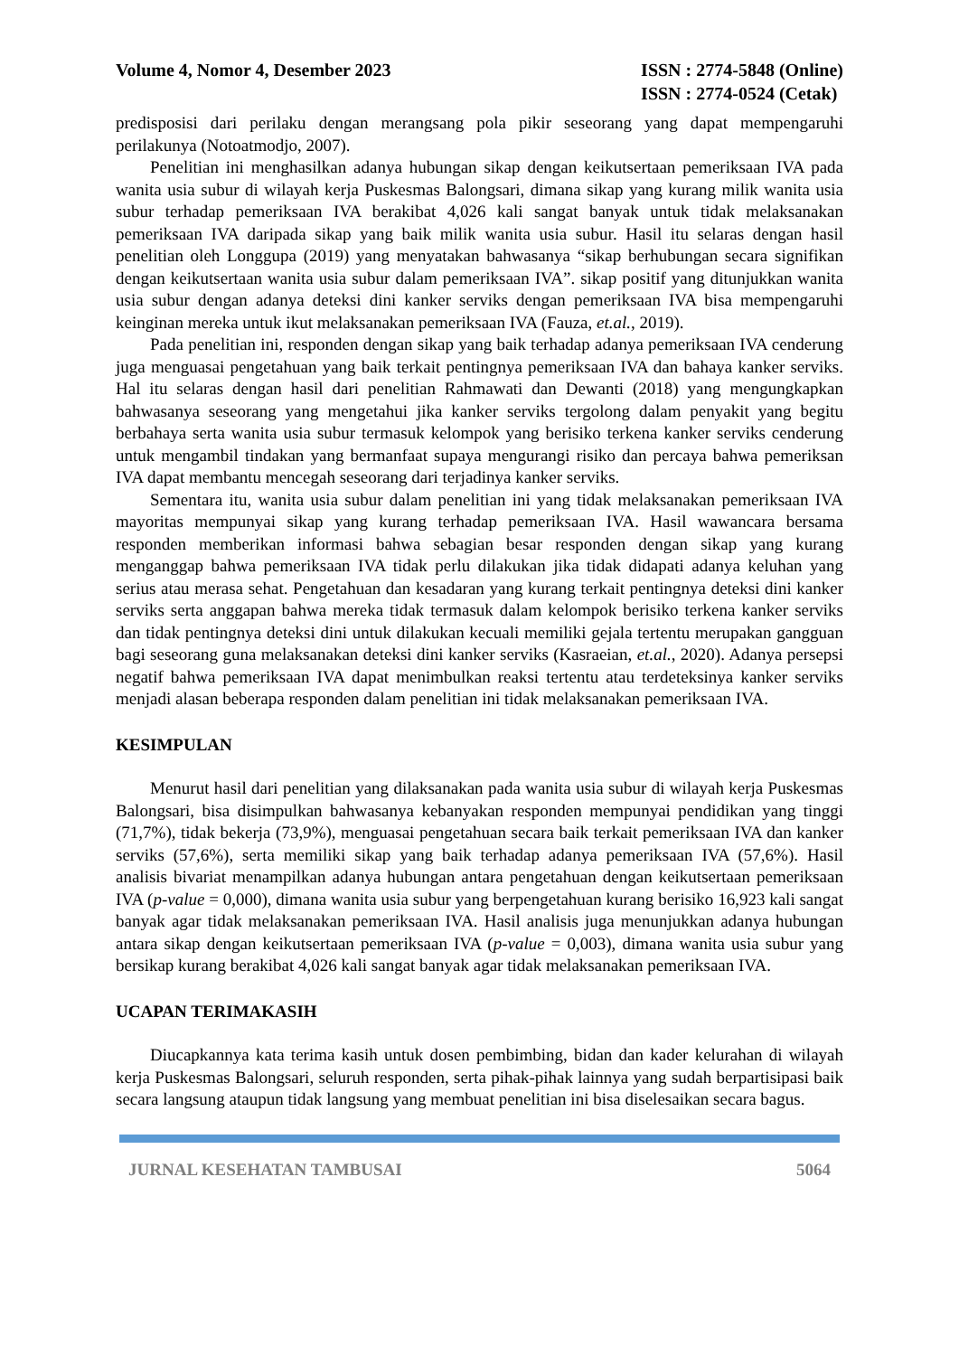Volume 4, Nomor 4, Desember 2023
ISSN : 2774-5848 (Online)
ISSN : 2774-0524 (Cetak)
predisposisi dari perilaku dengan merangsang pola pikir seseorang yang dapat mempengaruhi perilakunya (Notoatmodjo, 2007).
Penelitian ini menghasilkan adanya hubungan sikap dengan keikutsertaan pemeriksaan IVA pada wanita usia subur di wilayah kerja Puskesmas Balongsari, dimana sikap yang kurang milik wanita usia subur terhadap pemeriksaan IVA berakibat 4,026 kali sangat banyak untuk tidak melaksanakan pemeriksaan IVA daripada sikap yang baik milik wanita usia subur. Hasil itu selaras dengan hasil penelitian oleh Longgupa (2019) yang menyatakan bahwasanya “sikap berhubungan secara signifikan dengan keikutsertaan wanita usia subur dalam pemeriksaan IVA”. sikap positif yang ditunjukkan wanita usia subur dengan adanya deteksi dini kanker serviks dengan pemeriksaan IVA bisa mempengaruhi keinginan mereka untuk ikut melaksanakan pemeriksaan IVA (Fauza, et.al., 2019).
Pada penelitian ini, responden dengan sikap yang baik terhadap adanya pemeriksaan IVA cenderung juga menguasai pengetahuan yang baik terkait pentingnya pemeriksaan IVA dan bahaya kanker serviks. Hal itu selaras dengan hasil dari penelitian Rahmawati dan Dewanti (2018) yang mengungkapkan bahwasanya seseorang yang mengetahui jika kanker serviks tergolong dalam penyakit yang begitu berbahaya serta wanita usia subur termasuk kelompok yang berisiko terkena kanker serviks cenderung untuk mengambil tindakan yang bermanfaat supaya mengurangi risiko dan percaya bahwa pemeriksan IVA dapat membantu mencegah seseorang dari terjadinya kanker serviks.
Sementara itu, wanita usia subur dalam penelitian ini yang tidak melaksanakan pemeriksaan IVA mayoritas mempunyai sikap yang kurang terhadap pemeriksaan IVA. Hasil wawancara bersama responden memberikan informasi bahwa sebagian besar responden dengan sikap yang kurang menganggap bahwa pemeriksaan IVA tidak perlu dilakukan jika tidak didapati adanya keluhan yang serius atau merasa sehat. Pengetahuan dan kesadaran yang kurang terkait pentingnya deteksi dini kanker serviks serta anggapan bahwa mereka tidak termasuk dalam kelompok berisiko terkena kanker serviks dan tidak pentingnya deteksi dini untuk dilakukan kecuali memiliki gejala tertentu merupakan gangguan bagi seseorang guna melaksanakan deteksi dini kanker serviks (Kasraeian, et.al., 2020). Adanya persepsi negatif bahwa pemeriksaan IVA dapat menimbulkan reaksi tertentu atau terdeteksinya kanker serviks menjadi alasan beberapa responden dalam penelitian ini tidak melaksanakan pemeriksaan IVA.
KESIMPULAN
Menurut hasil dari penelitian yang dilaksanakan pada wanita usia subur di wilayah kerja Puskesmas Balongsari, bisa disimpulkan bahwasanya kebanyakan responden mempunyai pendidikan yang tinggi (71,7%), tidak bekerja (73,9%), menguasai pengetahuan secara baik terkait pemeriksaan IVA dan kanker serviks (57,6%), serta memiliki sikap yang baik terhadap adanya pemeriksaan IVA (57,6%). Hasil analisis bivariat menampilkan adanya hubungan antara pengetahuan dengan keikutsertaan pemeriksaan IVA (p-value = 0,000), dimana wanita usia subur yang berpengetahuan kurang berisiko 16,923 kali sangat banyak agar tidak melaksanakan pemeriksaan IVA. Hasil analisis juga menunjukkan adanya hubungan antara sikap dengan keikutsertaan pemeriksaan IVA (p-value = 0,003), dimana wanita usia subur yang bersikap kurang berakibat 4,026 kali sangat banyak agar tidak melaksanakan pemeriksaan IVA.
UCAPAN TERIMAKASIH
Diucapkannya kata terima kasih untuk dosen pembimbing, bidan dan kader kelurahan di wilayah kerja Puskesmas Balongsari, seluruh responden, serta pihak-pihak lainnya yang sudah berpartisipasi baik secara langsung ataupun tidak langsung yang membuat penelitian ini bisa diselesaikan secara bagus.
JURNAL KESEHATAN TAMBUSAI 5064